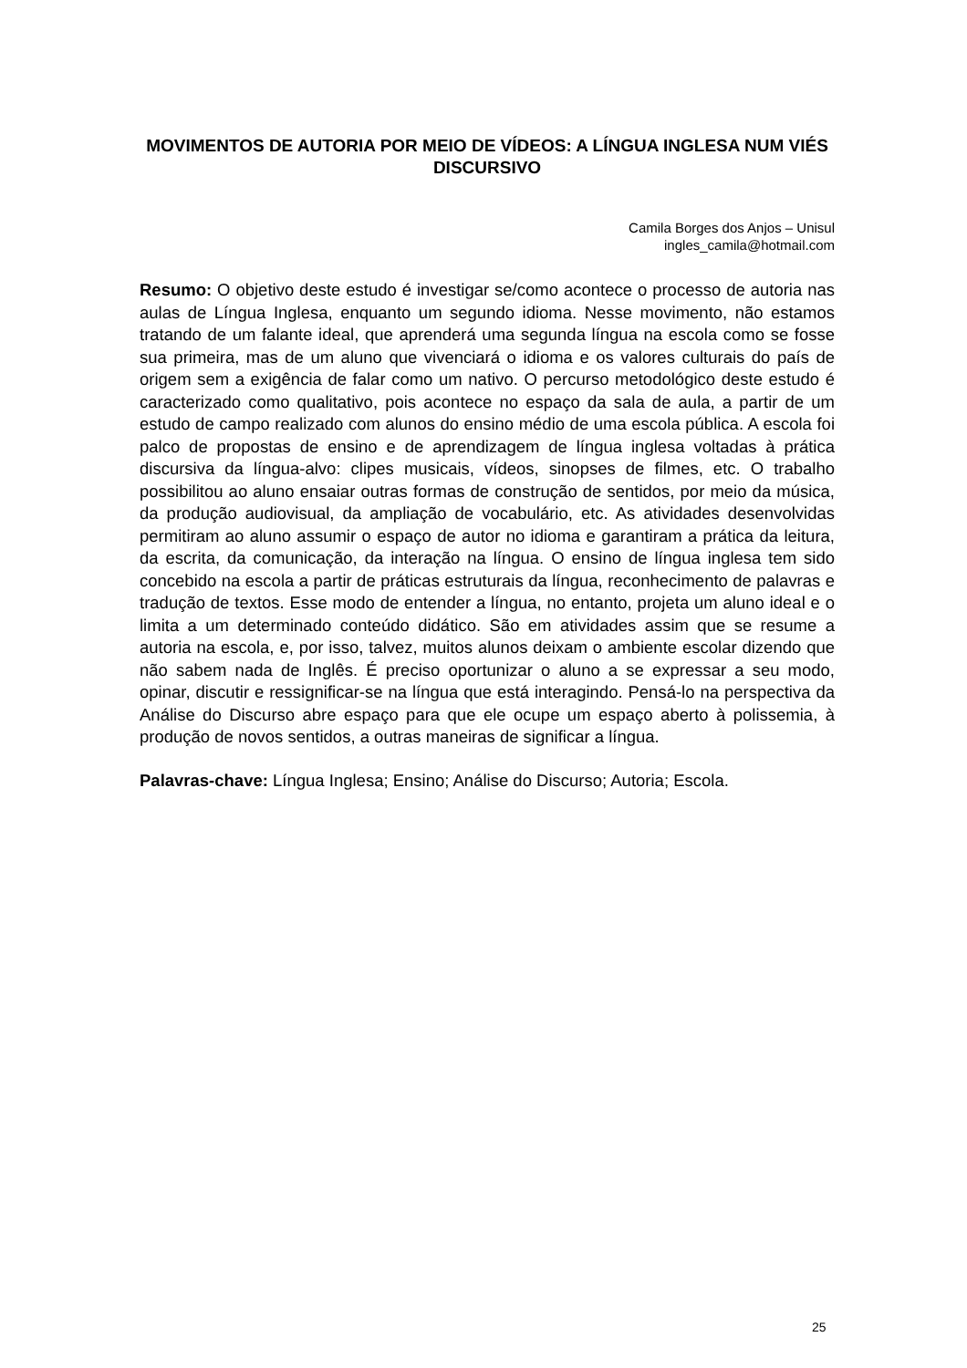MOVIMENTOS DE AUTORIA POR MEIO DE VÍDEOS: A LÍNGUA INGLESA NUM VIÉS DISCURSIVO
Camila Borges dos Anjos – Unisul
ingles_camila@hotmail.com
Resumo: O objetivo deste estudo é investigar se/como acontece o processo de autoria nas aulas de Língua Inglesa, enquanto um segundo idioma. Nesse movimento, não estamos tratando de um falante ideal, que aprenderá uma segunda língua na escola como se fosse sua primeira, mas de um aluno que vivenciará o idioma e os valores culturais do país de origem sem a exigência de falar como um nativo. O percurso metodológico deste estudo é caracterizado como qualitativo, pois acontece no espaço da sala de aula, a partir de um estudo de campo realizado com alunos do ensino médio de uma escola pública. A escola foi palco de propostas de ensino e de aprendizagem de língua inglesa voltadas à prática discursiva da língua-alvo: clipes musicais, vídeos, sinopses de filmes, etc. O trabalho possibilitou ao aluno ensaiar outras formas de construção de sentidos, por meio da música, da produção audiovisual, da ampliação de vocabulário, etc. As atividades desenvolvidas permitiram ao aluno assumir o espaço de autor no idioma e garantiram a prática da leitura, da escrita, da comunicação, da interação na língua. O ensino de língua inglesa tem sido concebido na escola a partir de práticas estruturais da língua, reconhecimento de palavras e tradução de textos. Esse modo de entender a língua, no entanto, projeta um aluno ideal e o limita a um determinado conteúdo didático. São em atividades assim que se resume a autoria na escola, e, por isso, talvez, muitos alunos deixam o ambiente escolar dizendo que não sabem nada de Inglês. É preciso oportunizar o aluno a se expressar a seu modo, opinar, discutir e ressignificar-se na língua que está interagindo. Pensá-lo na perspectiva da Análise do Discurso abre espaço para que ele ocupe um espaço aberto à polissemia, à produção de novos sentidos, a outras maneiras de significar a língua.
Palavras-chave: Língua Inglesa; Ensino; Análise do Discurso; Autoria; Escola.
25